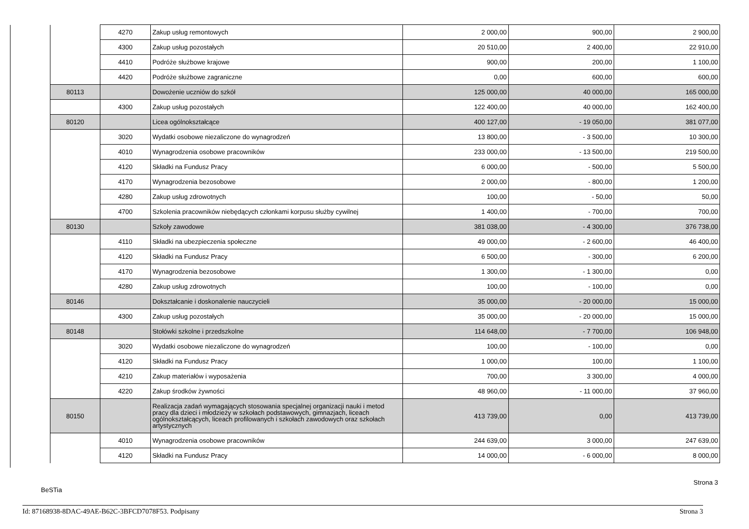| | 4270 | Zakup usług remontowych | 2 000,00 | 900,00 | 2 900,00 |
| | 4300 | Zakup usług pozostałych | 20 510,00 | 2 400,00 | 22 910,00 |
| | 4410 | Podróże służbowe krajowe | 900,00 | 200,00 | 1 100,00 |
| | 4420 | Podróże służbowe zagraniczne | 0,00 | 600,00 | 600,00 |
| 80113 | | Dowożenie uczniów do szkół | 125 000,00 | 40 000,00 | 165 000,00 |
| | 4300 | Zakup usług pozostałych | 122 400,00 | 40 000,00 | 162 400,00 |
| 80120 | | Licea ogólnokształcące | 400 127,00 | - 19 050,00 | 381 077,00 |
| | 3020 | Wydatki osobowe niezaliczone do wynagrodzeń | 13 800,00 | - 3 500,00 | 10 300,00 |
| | 4010 | Wynagrodzenia osobowe pracowników | 233 000,00 | - 13 500,00 | 219 500,00 |
| | 4120 | Składki na Fundusz Pracy | 6 000,00 | - 500,00 | 5 500,00 |
| | 4170 | Wynagrodzenia bezosobowe | 2 000,00 | - 800,00 | 1 200,00 |
| | 4280 | Zakup usług zdrowotnych | 100,00 | - 50,00 | 50,00 |
| | 4700 | Szkolenia pracowników niebędących członkami korpusu służby cywilnej | 1 400,00 | - 700,00 | 700,00 |
| 80130 | | Szkoły zawodowe | 381 038,00 | - 4 300,00 | 376 738,00 |
| | 4110 | Składki na ubezpieczenia społeczne | 49 000,00 | - 2 600,00 | 46 400,00 |
| | 4120 | Składki na Fundusz Pracy | 6 500,00 | - 300,00 | 6 200,00 |
| | 4170 | Wynagrodzenia bezosobowe | 1 300,00 | - 1 300,00 | 0,00 |
| | 4280 | Zakup usług zdrowotnych | 100,00 | - 100,00 | 0,00 |
| 80146 | | Dokształcanie i doskonalenie nauczycieli | 35 000,00 | - 20 000,00 | 15 000,00 |
| | 4300 | Zakup usług pozostałych | 35 000,00 | - 20 000,00 | 15 000,00 |
| 80148 | | Stołówki szkolne i przedszkolne | 114 648,00 | - 7 700,00 | 106 948,00 |
| | 3020 | Wydatki osobowe niezaliczone do wynagrodzeń | 100,00 | - 100,00 | 0,00 |
| | 4120 | Składki na Fundusz Pracy | 1 000,00 | 100,00 | 1 100,00 |
| | 4210 | Zakup materiałów i wyposażenia | 700,00 | 3 300,00 | 4 000,00 |
| | 4220 | Zakup środków żywności | 48 960,00 | - 11 000,00 | 37 960,00 |
| 80150 | | Realizacja zadań wymagających stosowania specjalnej organizacji nauki i metod pracy dla dzieci i młodzieży w szkołach podstawowych, gimnazjach, liceach ogólnokształcących, liceach profilowanych i szkołach zawodowych oraz szkołach artystycznych | 413 739,00 | 0,00 | 413 739,00 |
| | 4010 | Wynagrodzenia osobowe pracowników | 244 639,00 | 3 000,00 | 247 639,00 |
| | 4120 | Składki na Fundusz Pracy | 14 000,00 | - 6 000,00 | 8 000,00 |
Strona 3
BeSTia
Id: 87168938-8DAC-49AE-B62C-3BFCD7078F53. Podpisany Strona 3